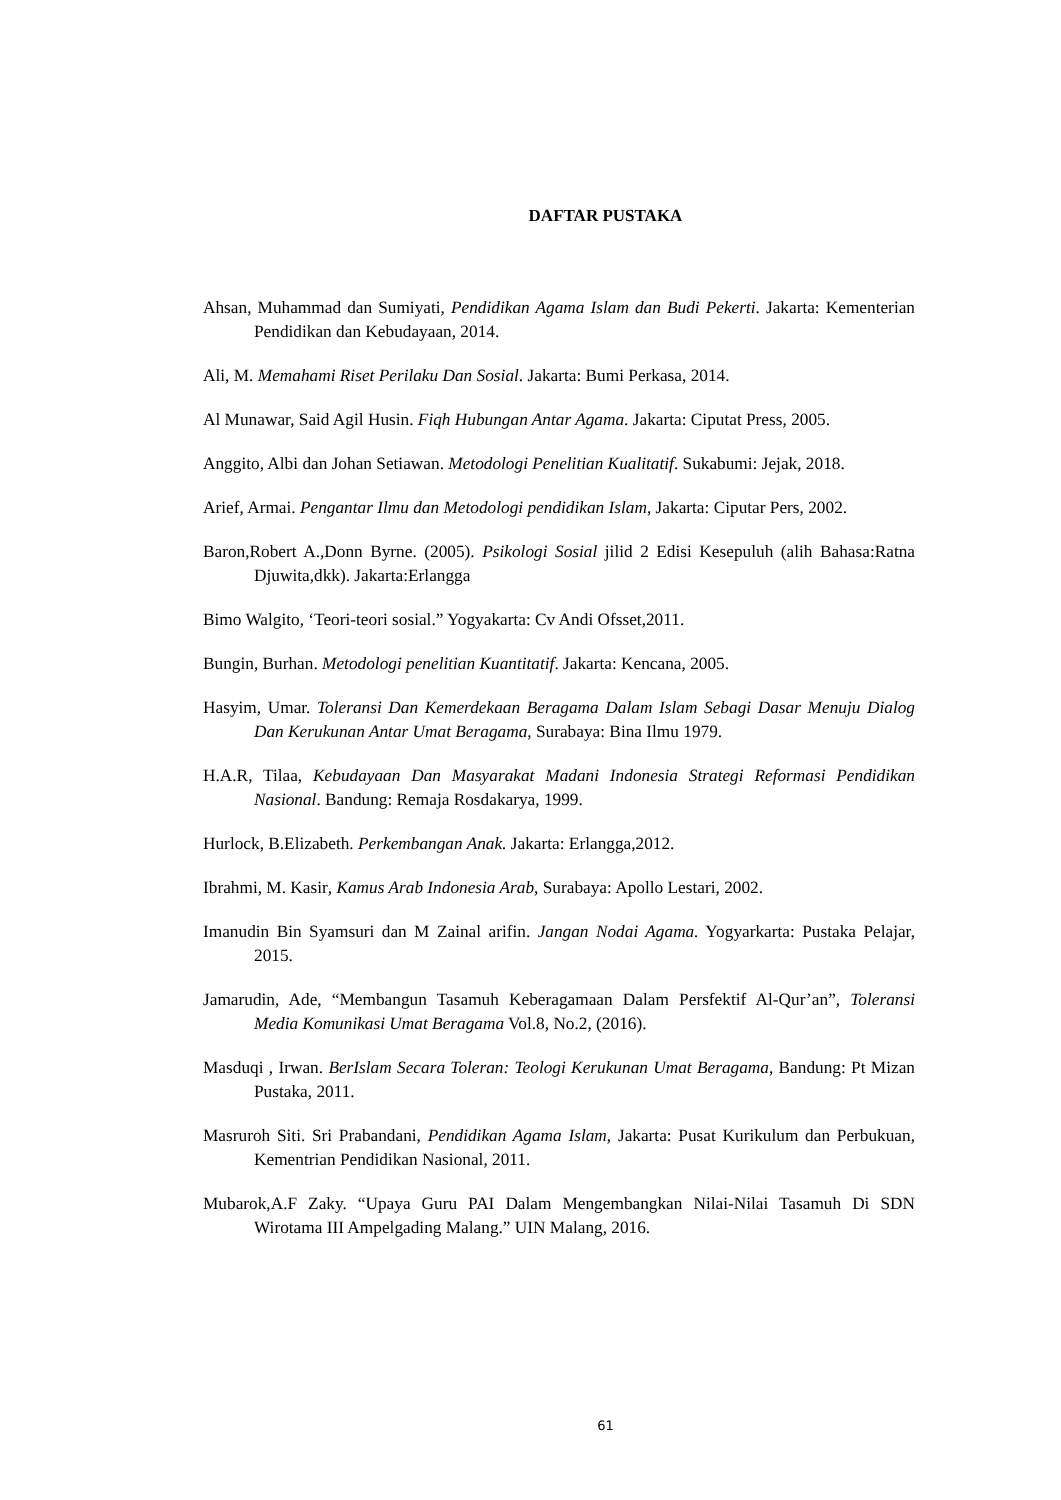DAFTAR PUSTAKA
Ahsan, Muhammad dan Sumiyati, Pendidikan Agama Islam dan Budi Pekerti. Jakarta: Kementerian Pendidikan dan Kebudayaan, 2014.
Ali, M. Memahami Riset Perilaku Dan Sosial. Jakarta: Bumi Perkasa, 2014.
Al Munawar, Said Agil Husin. Fiqh Hubungan Antar Agama. Jakarta: Ciputat Press, 2005.
Anggito, Albi dan Johan Setiawan. Metodologi Penelitian Kualitatif. Sukabumi: Jejak, 2018.
Arief, Armai. Pengantar Ilmu dan Metodologi pendidikan Islam, Jakarta: Ciputar Pers, 2002.
Baron,Robert A.,Donn Byrne. (2005). Psikologi Sosial jilid 2 Edisi Kesepuluh (alih Bahasa:Ratna Djuwita,dkk). Jakarta:Erlangga
Bimo Walgito, ‘Teori-teori sosial.” Yogyakarta: Cv Andi Ofsset,2011.
Bungin, Burhan. Metodologi penelitian Kuantitatif. Jakarta: Kencana, 2005.
Hasyim, Umar. Toleransi Dan Kemerdekaan Beragama Dalam Islam Sebagi Dasar Menuju Dialog Dan Kerukunan Antar Umat Beragama, Surabaya: Bina Ilmu 1979.
H.A.R, Tilaa, Kebudayaan Dan Masyarakat Madani Indonesia Strategi Reformasi Pendidikan Nasional. Bandung: Remaja Rosdakarya, 1999.
Hurlock, B.Elizabeth. Perkembangan Anak. Jakarta: Erlangga,2012.
Ibrahmi, M. Kasir, Kamus Arab Indonesia Arab, Surabaya: Apollo Lestari, 2002.
Imanudin Bin Syamsuri dan M Zainal arifin. Jangan Nodai Agama. Yogyarkarta: Pustaka Pelajar, 2015.
Jamarudin, Ade, “Membangun Tasamuh Keberagamaan Dalam Persfektif Al-Qur’an”, Toleransi Media Komunikasi Umat Beragama Vol.8, No.2, (2016).
Masduqi , Irwan. BerIslam Secara Toleran: Teologi Kerukunan Umat Beragama, Bandung: Pt Mizan Pustaka, 2011.
Masruroh Siti. Sri Prabandani, Pendidikan Agama Islam, Jakarta: Pusat Kurikulum dan Perbukuan, Kementrian Pendidikan Nasional, 2011.
Mubarok,A.F Zaky. “Upaya Guru PAI Dalam Mengembangkan Nilai-Nilai Tasamuh Di SDN Wirotama III Ampelgading Malang.” UIN Malang, 2016.
61